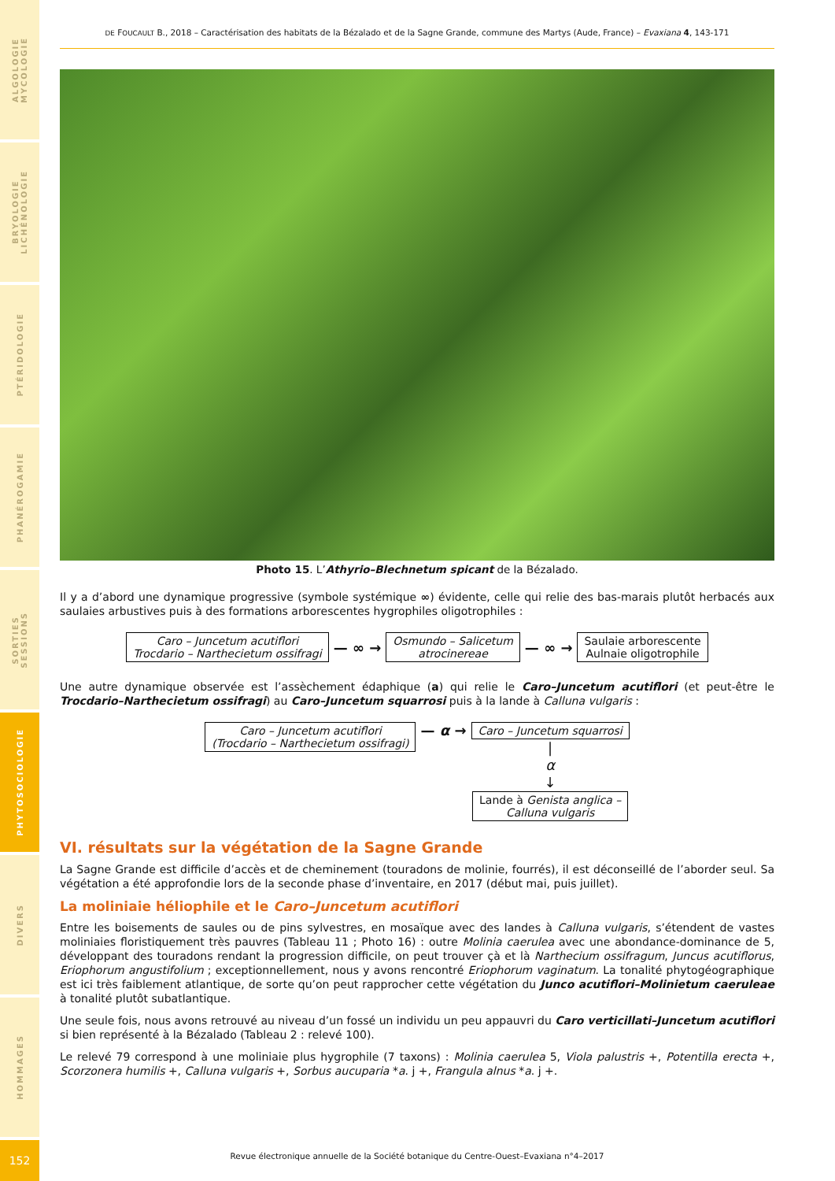ALGOLOGIE
MYCOLOGIE
BRYOLOGIE
LICHÉNOLOGIE
PTÉRIDOLOGIE
PHANÉROGAMIE
SORTIES
SESSIONS
PHYTOSOCIOLOGIE
DIVERS
HOMMAGES
152
DE FOUCAULT B., 2018 – Caractérisation des habitats de la Bézalado et de la Sagne Grande, commune des Martys (Aude, France) – Evaxiana 4, 143-171
Photo 15. L’Athyrio–Blechnetum spicant de la Bézalado.
Il y a d’abord une dynamique progressive (symbole systémique ∞) évidente, celle qui relie des bas-marais plutôt herbacés aux saulaies arbustives puis à des formations arborescentes hygrophiles oligotrophiles :
Caro – Juncetum acutiflori
Trocdario – Narthecietum ossifragi
— ∞ →
Osmundo – Salicetum
atrocinereae
— ∞ →
Saulaie arborescente
Aulnaie oligotrophile
Une autre dynamique observée est l’assèchement édaphique (a) qui relie le Caro–Juncetum acutiflori (et peut-être le Trocdario–Narthecietum ossifragi) au Caro–Juncetum squarrosi puis à la lande à Calluna vulgaris :
Caro – Juncetum acutiflori
(Trocdario – Narthecietum ossifragi)
— α →
Caro – Juncetum squarrosi
|
α
↓
Lande à Genista anglica –
Calluna vulgaris
VI. résultats sur la végétation de la Sagne Grande
La Sagne Grande est difficile d’accès et de cheminement (touradons de molinie, fourrés), il est déconseillé de l’aborder seul. Sa végétation a été approfondie lors de la seconde phase d’inventaire, en 2017 (début mai, puis juillet).
La moliniaie héliophile et le Caro–Juncetum acutiflori
Entre les boisements de saules ou de pins sylvestres, en mosaïque avec des landes à Calluna vulgaris, s’étendent de vastes moliniaies floristiquement très pauvres (Tableau 11 ; Photo 16) : outre Molinia caerulea avec une abondance-dominance de 5, développant des touradons rendant la progression difficile, on peut trouver çà et là Narthecium ossifragum, Juncus acutiflorus, Eriophorum angustifolium ; exceptionnellement, nous y avons rencontré Eriophorum vaginatum. La tonalité phytogéographique est ici très faiblement atlantique, de sorte qu’on peut rapprocher cette végétation du Junco acutiflori–Molinietum caeruleae à tonalité plutôt subatlantique.
Une seule fois, nous avons retrouvé au niveau d’un fossé un individu un peu appauvri du Caro verticillati–Juncetum acutiflori si bien représenté à la Bézalado (Tableau 2 : relevé 100).
Le relevé 79 correspond à une moliniaie plus hygrophile (7 taxons) : Molinia caerulea 5, Viola palustris +, Potentilla erecta +, Scorzonera humilis +, Calluna vulgaris +, Sorbus aucuparia *a. j +, Frangula alnus *a. j +.
Revue électronique annuelle de la Société botanique du Centre-Ouest–Evaxiana n°4–2017